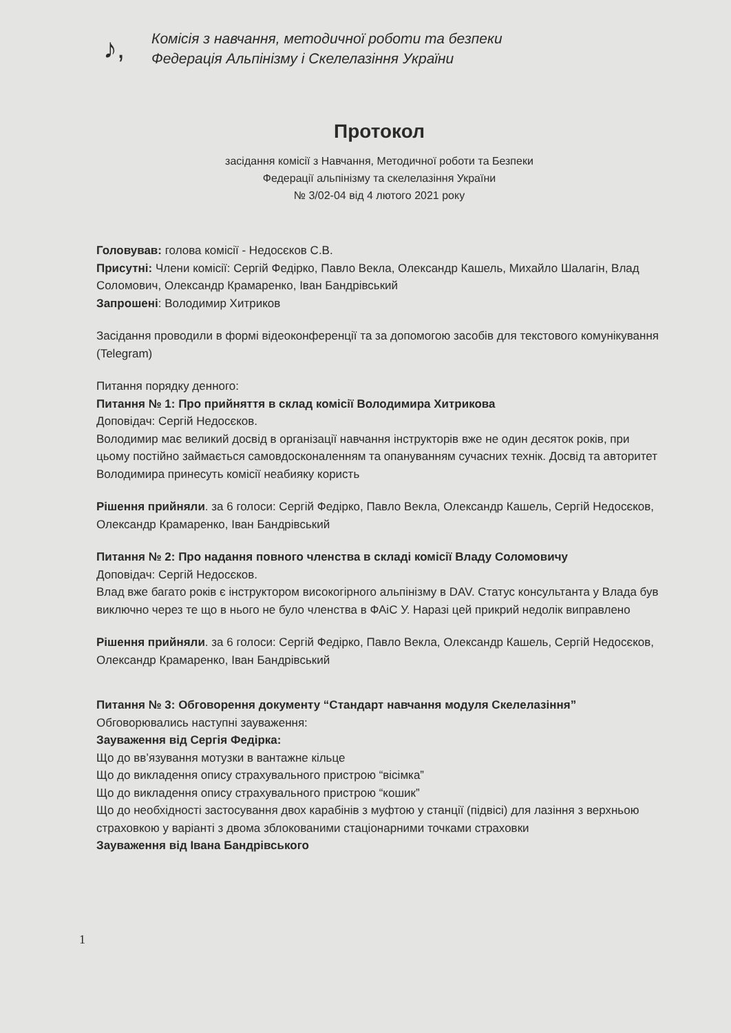♪,
Комісія з навчання, методичної роботи та безпеки
Федерація Альпінізму і Скелелазіння України
Протокол
засідання комісії з Навчання, Методичної роботи та Безпеки
Федерації альпінізму та скелелазіння України
№ 3/02-04 від 4 лютого 2021 року
Головував: голова комісії - Недосєков С.В.
Присутні: Члени комісії: Сергій Федірко, Павло Векла, Олександр Кашель, Михайло Шалагін, Влад Соломович, Олександр Крамаренко, Іван Бандрівський
Запрошені: Володимир Хитриков
Засідання проводили в формі відеоконференції та за допомогою засобів для текстового комунікування (Telegram)
Питання порядку денного:
Питання № 1: Про прийняття в склад комісії Володимира Хитрикова
Доповідач: Сергій Недосєков.
Володимир має великий досвід в організації навчання інструкторів вже не один десяток років, при цьому постійно займається самовдосконаленням та опануванням сучасних технік. Досвід та авторитет Володимира принесуть комісії неабияку користь
Рішення прийняли. за 6 голоси: Сергій Федірко, Павло Векла, Олександр Кашель, Сергій Недосєков, Олександр Крамаренко, Іван Бандрівський
Питання № 2: Про надання повного членства в складі комісії Владу Соломовичу
Доповідач: Сергій Недосєков.
Влад вже багато років є інструктором високогірного альпінізму в DAV. Статус консультанта у Влада був виключно через те що в нього не було членства в ФАіС У. Наразі цей прикрий недолік виправлено
Рішення прийняли. за 6 голоси: Сергій Федірко, Павло Векла, Олександр Кашель, Сергій Недосєков, Олександр Крамаренко, Іван Бандрівський
Питання № 3: Обговорення документу “Стандарт навчання модуля Скелелазіння”
Обговорювались наступні зауваження:
Зауваження від Сергія Федірка:
Що до вв’язування мотузки в вантажне кільце
Що до викладення опису страхувального пристрою “вісімка”
Що до викладення опису страхувального пристрою “кошик”
Що до необхідності застосування двох карабінів з муфтою у станції (підвісі) для лазіння з верхньою страховкою у варіанті з двома зблокованими стаціонарними точками страховки
Зауваження від Івана Бандрівського
1